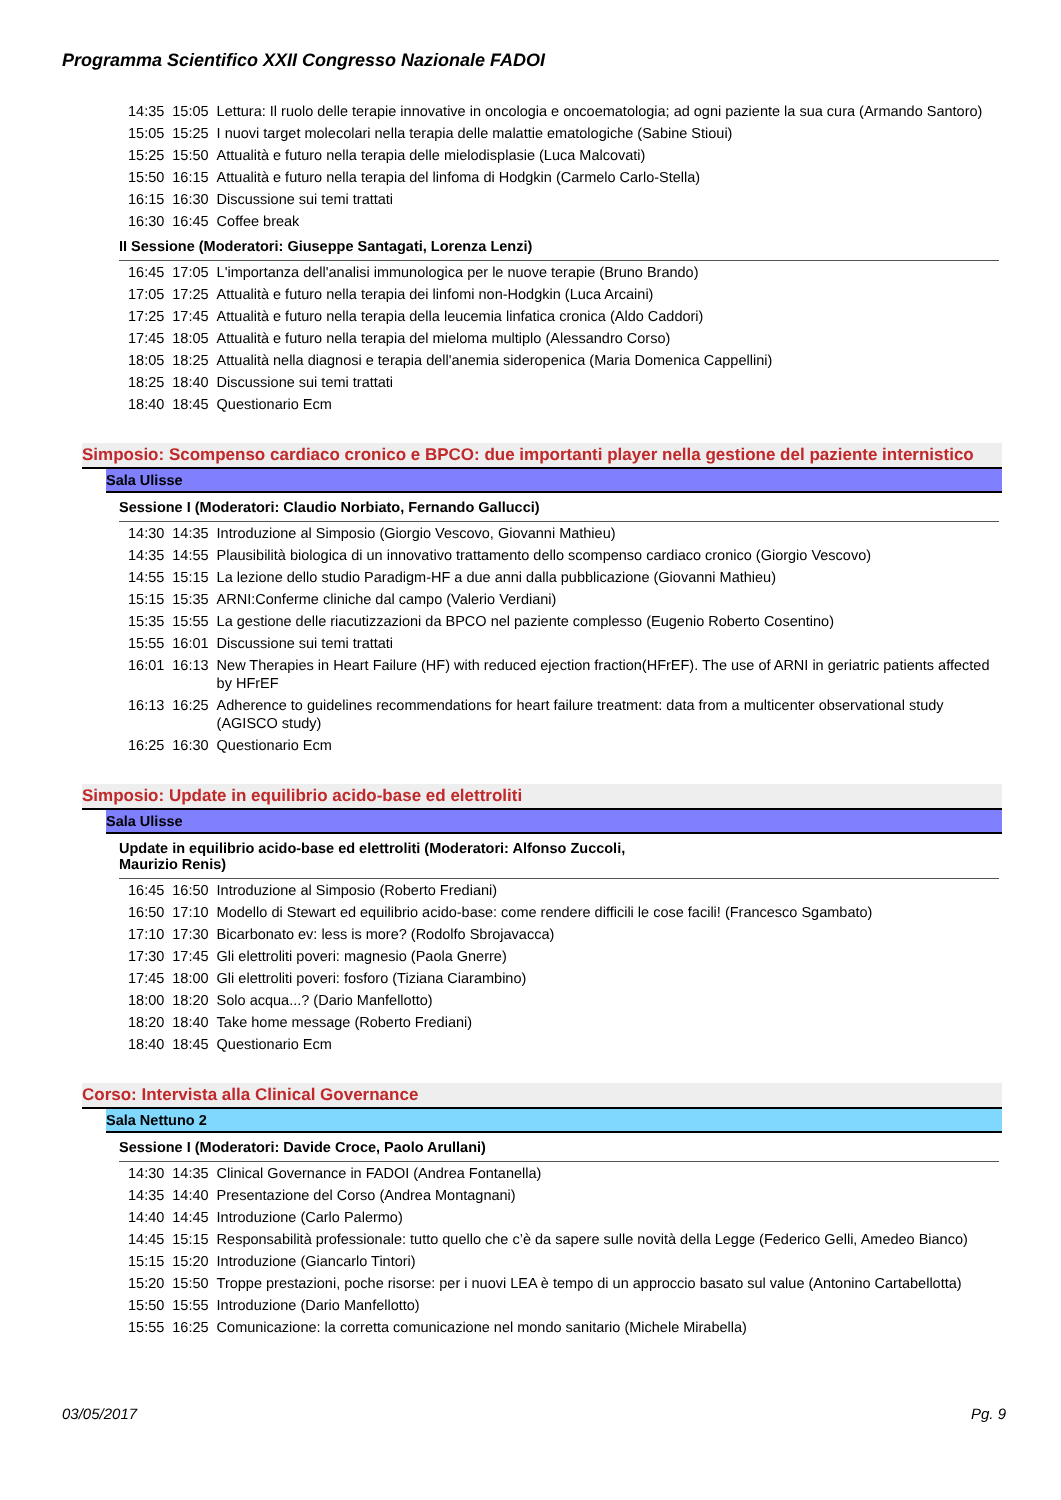Programma Scientifico XXII Congresso Nazionale FADOI
| 14:35 | 15:05 | Lettura: Il ruolo delle terapie innovative in oncologia e oncoematologia; ad ogni paziente la sua cura (Armando Santoro) |
| 15:05 | 15:25 | I nuovi target molecolari nella terapia delle malattie ematologiche (Sabine Stioui) |
| 15:25 | 15:50 | Attualità e futuro nella terapia delle mielodisplasie (Luca Malcovati) |
| 15:50 | 16:15 | Attualità e futuro nella terapia del linfoma di Hodgkin (Carmelo Carlo-Stella) |
| 16:15 | 16:30 | Discussione sui temi trattati |
| 16:30 | 16:45 | Coffee break |
II Sessione (Moderatori: Giuseppe Santagati, Lorenza Lenzi)
| 16:45 | 17:05 | L'importanza dell'analisi immunologica per le nuove terapie (Bruno Brando) |
| 17:05 | 17:25 | Attualità e futuro nella terapia dei linfomi non-Hodgkin (Luca Arcaini) |
| 17:25 | 17:45 | Attualità e futuro nella terapia della leucemia linfatica cronica (Aldo Caddori) |
| 17:45 | 18:05 | Attualità e futuro nella terapia del mieloma multiplo (Alessandro Corso) |
| 18:05 | 18:25 | Attualità nella diagnosi e terapia dell'anemia sideropenica (Maria Domenica Cappellini) |
| 18:25 | 18:40 | Discussione sui temi trattati |
| 18:40 | 18:45 | Questionario Ecm |
Simposio: Scompenso cardiaco cronico e BPCO: due importanti player nella gestione del paziente internistico
Sala Ulisse
Sessione I (Moderatori: Claudio Norbiato, Fernando Gallucci)
| 14:30 | 14:35 | Introduzione al Simposio (Giorgio Vescovo, Giovanni Mathieu) |
| 14:35 | 14:55 | Plausibilità biologica di un innovativo trattamento dello scompenso cardiaco cronico (Giorgio Vescovo) |
| 14:55 | 15:15 | La lezione dello studio Paradigm-HF a due anni dalla pubblicazione (Giovanni Mathieu) |
| 15:15 | 15:35 | ARNI:Conferme cliniche dal campo (Valerio Verdiani) |
| 15:35 | 15:55 | La gestione delle riacutizzazioni da BPCO nel paziente complesso (Eugenio Roberto Cosentino) |
| 15:55 | 16:01 | Discussione sui temi trattati |
| 16:01 | 16:13 | New Therapies in Heart Failure (HF) with reduced ejection fraction(HFrEF). The use of ARNI in geriatric patients affected by HFrEF |
| 16:13 | 16:25 | Adherence to guidelines recommendations for heart failure treatment: data from a multicenter observational study (AGISCO study) |
| 16:25 | 16:30 | Questionario Ecm |
Simposio: Update in equilibrio acido-base ed elettroliti
Sala Ulisse
Update in equilibrio acido-base ed elettroliti (Moderatori: Alfonso Zuccoli,
Maurizio Renis)
| 16:45 | 16:50 | Introduzione al Simposio (Roberto Frediani) |
| 16:50 | 17:10 | Modello di Stewart ed equilibrio acido-base: come rendere difficili le cose facili! (Francesco Sgambato) |
| 17:10 | 17:30 | Bicarbonato ev: less is more? (Rodolfo Sbrojavacca) |
| 17:30 | 17:45 | Gli elettroliti poveri: magnesio (Paola Gnerre) |
| 17:45 | 18:00 | Gli elettroliti poveri: fosforo (Tiziana Ciarambino) |
| 18:00 | 18:20 | Solo acqua...? (Dario Manfellotto) |
| 18:20 | 18:40 | Take home message (Roberto Frediani) |
| 18:40 | 18:45 | Questionario Ecm |
Corso: Intervista alla Clinical Governance
Sala Nettuno 2
Sessione I (Moderatori: Davide Croce, Paolo Arullani)
| 14:30 | 14:35 | Clinical Governance in FADOI (Andrea Fontanella) |
| 14:35 | 14:40 | Presentazione del Corso (Andrea Montagnani) |
| 14:40 | 14:45 | Introduzione (Carlo Palermo) |
| 14:45 | 15:15 | Responsabilità professionale: tutto quello che c’è da sapere sulle novità della Legge (Federico Gelli, Amedeo Bianco) |
| 15:15 | 15:20 | Introduzione (Giancarlo Tintori) |
| 15:20 | 15:50 | Troppe prestazioni, poche risorse: per i nuovi LEA è tempo di un approccio basato sul value (Antonino Cartabellotta) |
| 15:50 | 15:55 | Introduzione (Dario Manfellotto) |
| 15:55 | 16:25 | Comunicazione: la corretta comunicazione nel mondo sanitario (Michele Mirabella) |
03/05/2017 Pg. 9